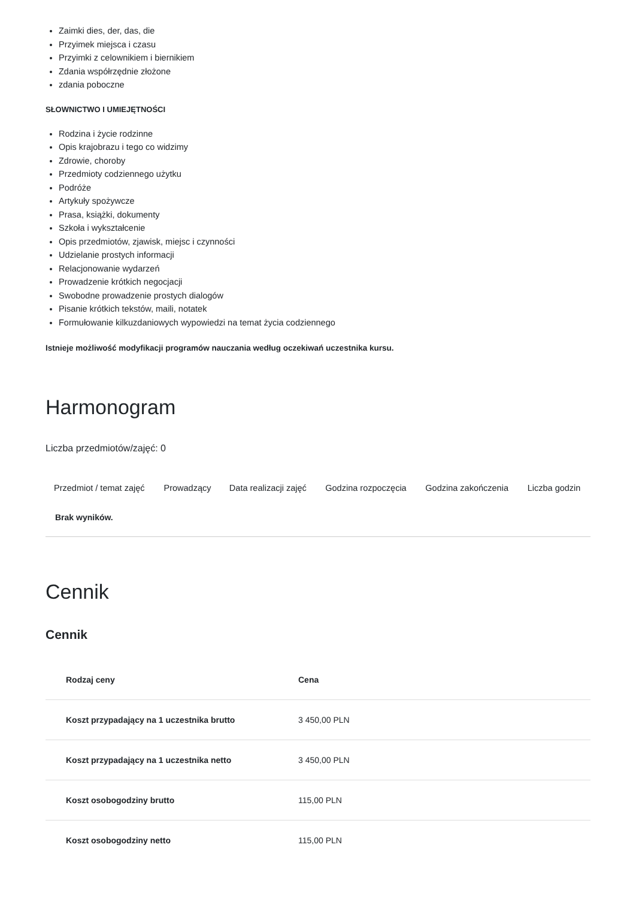Zaimki dies, der, das, die
Przyimek miejsca i czasu
Przyimki z celownikiem i biernikiem
Zdania współrzędnie złożone
zdania poboczne
SŁOWNICTWO I UMIEJĘTNOŚCI
Rodzina i życie rodzinne
Opis krajobrazu i tego co widzimy
Zdrowie, choroby
Przedmioty codziennego użytku
Podróże
Artykuły spożywcze
Prasa, książki, dokumenty
Szkoła i wykształcenie
Opis przedmiotów, zjawisk, miejsc i czynności
Udzielanie prostych informacji
Relacjonowanie wydarzeń
Prowadzenie krótkich negocjacji
Swobodne prowadzenie prostych dialogów
Pisanie krótkich tekstów, maili, notatek
Formułowanie kilkuzdaniowych wypowiedzi na temat życia codziennego
Istnieje możliwość modyfikacji programów nauczania według oczekiwań uczestnika kursu.
Harmonogram
Liczba przedmiotów/zajęć: 0
| Przedmiot / temat zajęć | Prowadzący | Data realizacji zajęć | Godzina rozpoczęcia | Godzina zakończenia | Liczba godzin |
| --- | --- | --- | --- | --- | --- |
| Brak wyników. | | | | | |
Cennik
Cennik
| Rodzaj ceny | Cena |
| --- | --- |
| Koszt przypadający na 1 uczestnika brutto | 3 450,00 PLN |
| Koszt przypadający na 1 uczestnika netto | 3 450,00 PLN |
| Koszt osobogodziny brutto | 115,00 PLN |
| Koszt osobogodziny netto | 115,00 PLN |